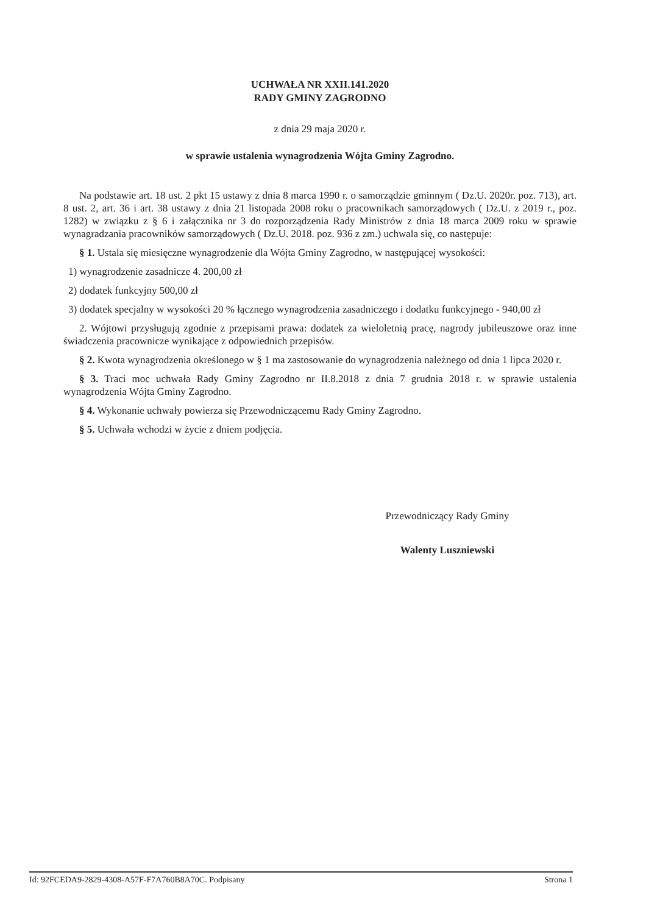UCHWAŁA NR XXII.141.2020
RADY GMINY ZAGRODNO
z dnia 29 maja 2020 r.
w sprawie ustalenia wynagrodzenia Wójta Gminy Zagrodno.
Na podstawie art. 18 ust. 2 pkt 15 ustawy z dnia 8 marca 1990 r. o samorządzie gminnym ( Dz.U. 2020r. poz. 713), art. 8 ust. 2, art. 36 i art. 38 ustawy z dnia 21 listopada 2008 roku o pracownikach samorządowych ( Dz.U. z 2019 r., poz. 1282) w związku z § 6 i załącznika nr 3 do rozporządzenia Rady Ministrów z dnia 18 marca 2009 roku w sprawie wynagradzania pracowników samorządowych ( Dz.U. 2018. poz. 936 z zm.) uchwala się, co następuje:
§ 1. Ustala się miesięczne wynagrodzenie dla Wójta Gminy Zagrodno, w następującej wysokości:
1) wynagrodzenie zasadnicze 4. 200,00 zł
2) dodatek funkcyjny 500,00 zł
3) dodatek specjalny w wysokości 20 % łącznego wynagrodzenia zasadniczego i dodatku funkcyjnego - 940,00 zł
2. Wójtowi przysługują zgodnie z przepisami prawa: dodatek za wieloletnią pracę, nagrody jubileuszowe oraz inne świadczenia pracownicze wynikające z odpowiednich przepisów.
§ 2. Kwota wynagrodzenia określonego w § 1 ma zastosowanie do wynagrodzenia należnego od dnia 1 lipca 2020 r.
§ 3. Traci moc uchwała Rady Gminy Zagrodno nr II.8.2018 z dnia 7 grudnia 2018 r. w sprawie ustalenia wynagrodzenia Wójta Gminy Zagrodno.
§ 4. Wykonanie uchwały powierza się Przewodniczącemu Rady Gminy Zagrodno.
§ 5. Uchwała wchodzi w życie z dniem podjęcia.
Przewodniczący Rady Gminy
Walenty Luszniewski
Id: 92FCEDA9-2829-4308-A57F-F7A760B8A70C. Podpisany Strona 1